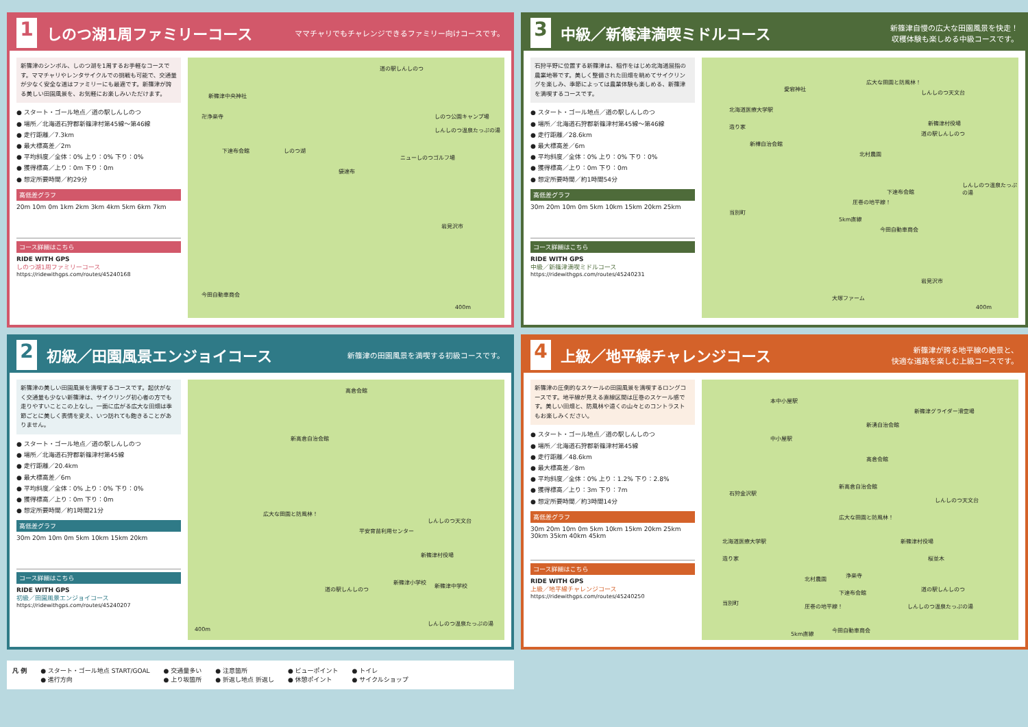1
しのつ湖1周ファミリーコース
ママチャリでもチャレンジできるファミリー向けコースです。
新篠津のシンボル、しのつ湖を1周するお手軽なコースです。ママチャリやレンタサイクルでの挑戦も可能で、交通量が少なく安全な道はファミリーにも最適です。新篠津が誇る美しい田園風景を、お気軽にお楽しみいただけます。
● スタート・ゴール地点／道の駅しんしのつ
● 場所／北海道石狩郡新篠津村第45線～第46線
● 走行距離／7.3km
● 最大標高差／2m
● 平均斜度／全体：0% 上り：0% 下り：0%
● 獲得標高／上り：0m 下り：0m
● 想定所要時間／約29分
高低差グラフ
20m 10m 0m 1km 2km 3km 4km 5km 6km 7km
コース詳細はこちら
RIDE WITH GPS
しのつ湖1周ファミリーコース
https://ridewithgps.com/routes/45240168
道の駅しんしのつ
新篠津中央神社
卍浄楽寺
しのつ湖
袋達布
しのつ公園キャンプ場
しんしのつ温泉たっぷの湯
ニューしのつゴルフ場
下達布会館
岩見沢市
今田自動車商会
400m
3
中級／新篠津満喫ミドルコース
新篠津自慢の広大な田園風景を快走！
収穫体験も楽しめる中級コースです。
石狩平野に位置する新篠津は、稲作をはじめ北海道屈指の農業地帯です。美しく整備された田畑を眺めてサイクリングを楽しみ、季節によっては農業体験も楽しめる、新篠津を満喫するコースです。
● スタート・ゴール地点／道の駅しんしのつ
● 場所／北海道石狩郡新篠津村第45線～第46線
● 走行距離／28.6km
● 最大標高差／6m
● 平均斜度／全体：0% 上り：0% 下り：0%
● 獲得標高／上り：0m 下り：0m
● 想定所要時間／約1時間54分
高低差グラフ
30m 20m 10m 0m 5km 10km 15km 20km 25km
コース詳細はこちら
RIDE WITH GPS
中級／新篠津満喫ミドルコース
https://ridewithgps.com/routes/45240231
愛宕神社
広大な田園と防風林！
しんしのつ天文台
北海道医療大学駅
造り家
新樺自治会館
新篠津村役場
道の駅しんしのつ
北村農園
下達布会館
圧巻の地平線！
しんしのつ温泉たっぷの湯
5km直線
今田自動車商会
当別町
岩見沢市
大塚ファーム
400m
2
初級／田園風景エンジョイコース
新篠津の田園風景を満喫する初級コースです。
新篠津の美しい田園風景を満喫するコースです。起伏がなく交通量も少ない新篠津は、サイクリング初心者の方でも走りやすいことこの上なし。一面に広がる広大な田畑は季節ごとに美しく表情を変え、いつ訪れても飽きることがありません。
● スタート・ゴール地点／道の駅しんしのつ
● 場所／北海道石狩郡新篠津村第45線
● 走行距離／20.4km
● 最大標高差／6m
● 平均斜度／全体：0% 上り：0% 下り：0%
● 獲得標高／上り：0m 下り：0m
● 想定所要時間／約1時間21分
高低差グラフ
30m 20m 10m 0m 5km 10km 15km 20km
コース詳細はこちら
RIDE WITH GPS
初級／田園風景エンジョイコース
https://ridewithgps.com/routes/45240207
高倉会館
新高倉自治会館
広大な田園と防風林！
平安育苗利用センター
しんしのつ天文台
新篠津村役場
新篠津小学校
新篠津中学校
道の駅しんしのつ
しんしのつ温泉たっぷの湯
400m
4
上級／地平線チャレンジコース
新篠津が誇る地平線の絶景と、
快適な道路を楽しむ上級コースです。
新篠津の圧倒的なスケールの田園風景を満喫するロングコースです。地平線が見える直線区間は圧巻のスケール感です。美しい田畑と、防風林や遠くの山々とのコントラストもお楽しみください。
● スタート・ゴール地点／道の駅しんしのつ
● 場所／北海道石狩郡新篠津村第45線
● 走行距離／48.6km
● 最大標高差／8m
● 平均斜度／全体：0% 上り：1.2% 下り：2.8%
● 獲得標高／上り：3m 下り：7m
● 想定所要時間／約3時間14分
高低差グラフ
30m 20m 10m 0m 5km 10km 15km 20km 25km 30km 35km 40km 45km
コース詳細はこちら
RIDE WITH GPS
上級／地平線チャレンジコース
https://ridewithgps.com/routes/45240250
本中小屋駅
新篠津グライダー滑空場
新湧自治会館
中小屋駅
高倉会館
石狩金沢駅
新高倉自治会館
しんしのつ天文台
広大な田園と防風林！
北海道医療大学駅
造り家
新篠津村役場
桜並木
浄楽寺
北村農園
道の駅しんしのつ
下達布会館
圧巻の地平線！ しんしのつ温泉たっぷの湯
当別町
5km直線
今田自動車商会
凡 例 ● スタート・ゴール地点 START/GOAL
● 進行方向
● 交通量多い
● 上り坂箇所
● 注意箇所
● 折返し地点 折返し
● ビューポイント
● 休憩ポイント
● トイレ
● サイクルショップ